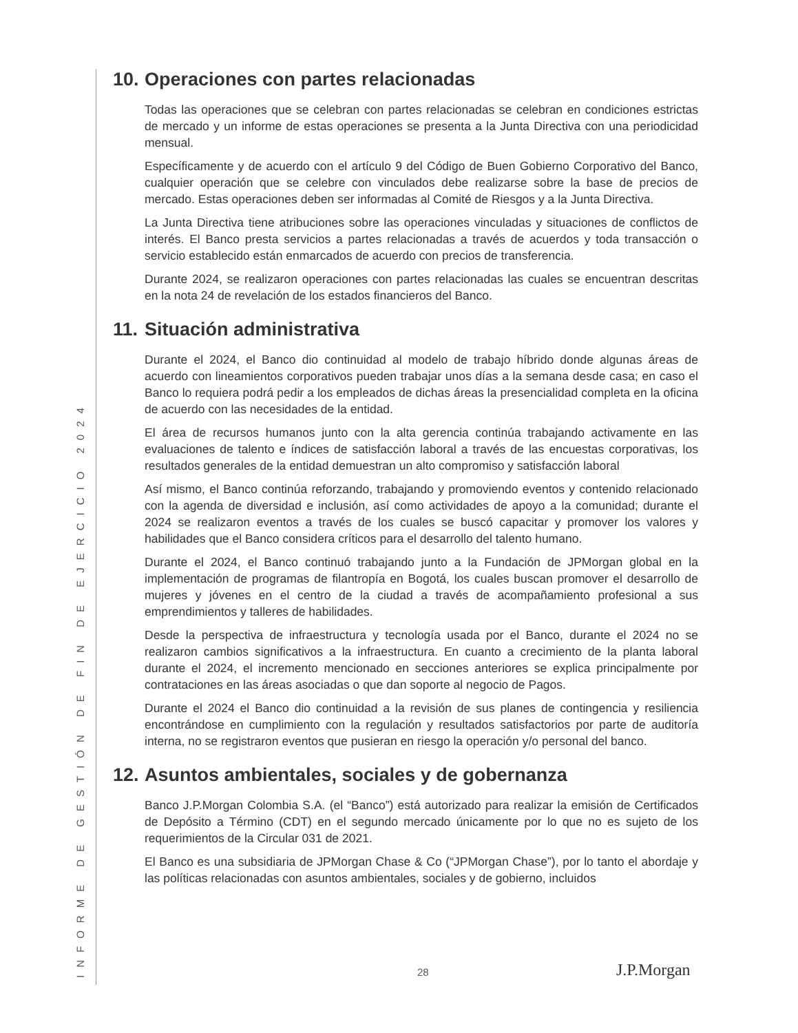INFORME DE GESTIÓN DE FIN DE EJERCICIO 2024
10. Operaciones con partes relacionadas
Todas las operaciones que se celebran con partes relacionadas se celebran en condiciones estrictas de mercado y un informe de estas operaciones se presenta a la Junta Directiva con una periodicidad mensual.
Específicamente y de acuerdo con el artículo 9 del Código de Buen Gobierno Corporativo del Banco, cualquier operación que se celebre con vinculados debe realizarse sobre la base de precios de mercado. Estas operaciones deben ser informadas al Comité de Riesgos y a la Junta Directiva.
La Junta Directiva tiene atribuciones sobre las operaciones vinculadas y situaciones de conflictos de interés. El Banco presta servicios a partes relacionadas a través de acuerdos y toda transacción o servicio establecido están enmarcados de acuerdo con precios de transferencia.
Durante 2024, se realizaron operaciones con partes relacionadas las cuales se encuentran descritas en la nota 24 de revelación de los estados financieros del Banco.
11. Situación administrativa
Durante el 2024, el Banco dio continuidad al modelo de trabajo híbrido donde algunas áreas de acuerdo con lineamientos corporativos pueden trabajar unos días a la semana desde casa; en caso el Banco lo requiera podrá pedir a los empleados de dichas áreas la presencialidad completa en la oficina de acuerdo con las necesidades de la entidad.
El área de recursos humanos junto con la alta gerencia continúa trabajando activamente en las evaluaciones de talento e índices de satisfacción laboral a través de las encuestas corporativas, los resultados generales de la entidad demuestran un alto compromiso y satisfacción laboral
Así mismo, el Banco continúa reforzando, trabajando y promoviendo eventos y contenido relacionado con la agenda de diversidad e inclusión, así como actividades de apoyo a la comunidad; durante el 2024 se realizaron eventos a través de los cuales se buscó capacitar y promover los valores y habilidades que el Banco considera críticos para el desarrollo del talento humano.
Durante el 2024, el Banco continuó trabajando junto a la Fundación de JPMorgan global en la implementación de programas de filantropía en Bogotá, los cuales buscan promover el desarrollo de mujeres y jóvenes en el centro de la ciudad a través de acompañamiento profesional a sus emprendimientos y talleres de habilidades.
Desde la perspectiva de infraestructura y tecnología usada por el Banco, durante el 2024 no se realizaron cambios significativos a la infraestructura. En cuanto a crecimiento de la planta laboral durante el 2024, el incremento mencionado en secciones anteriores se explica principalmente por contrataciones en las áreas asociadas o que dan soporte al negocio de Pagos.
Durante el 2024 el Banco dio continuidad a la revisión de sus planes de contingencia y resiliencia encontrándose en cumplimiento con la regulación y resultados satisfactorios por parte de auditoría interna, no se registraron eventos que pusieran en riesgo la operación y/o personal del banco.
12. Asuntos ambientales, sociales y de gobernanza
Banco J.P.Morgan Colombia S.A. (el “Banco”) está autorizado para realizar la emisión de Certificados de Depósito a Término (CDT) en el segundo mercado únicamente por lo que no es sujeto de los requerimientos de la Circular 031 de 2021.
El Banco es una subsidiaria de JPMorgan Chase & Co (“JPMorgan Chase”), por lo tanto el abordaje y las políticas relacionadas con asuntos ambientales, sociales y de gobierno, incluidos
28 J.P.Morgan